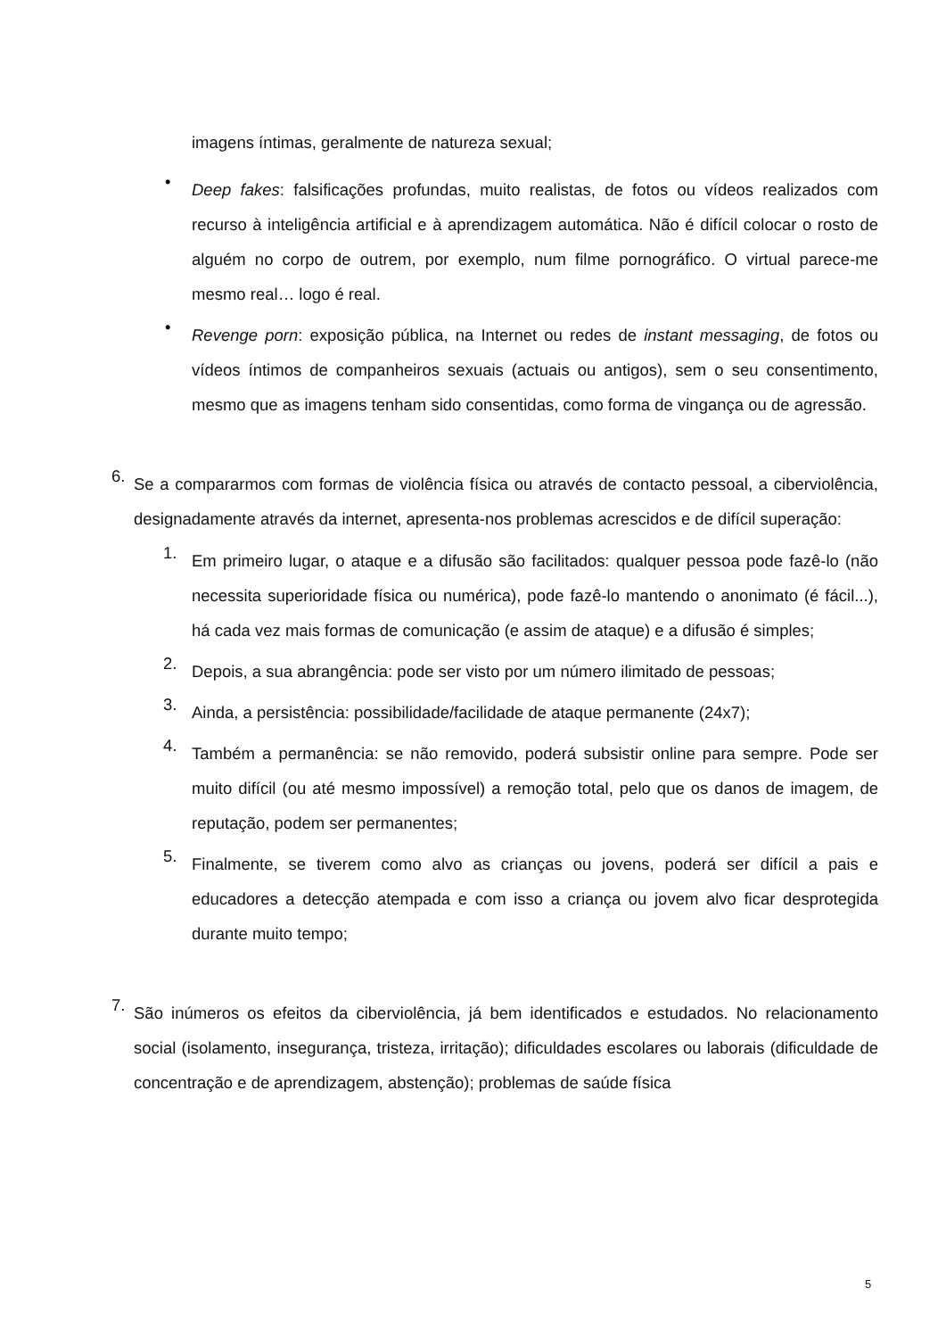imagens íntimas, geralmente de natureza sexual;
•
Deep fakes: falsificações profundas, muito realistas, de fotos ou vídeos realizados com recurso à inteligência artificial e à aprendizagem automática. Não é difícil colocar o rosto de alguém no corpo de outrem, por exemplo, num filme pornográfico. O virtual parece-me mesmo real… logo é real.
•
Revenge porn: exposição pública, na Internet ou redes de instant messaging, de fotos ou vídeos íntimos de companheiros sexuais (actuais ou antigos), sem o seu consentimento, mesmo que as imagens tenham sido consentidas, como forma de vingança ou de agressão.
6.
Se a compararmos com formas de violência física ou através de contacto pessoal, a ciberviolência, designadamente através da internet, apresenta-nos problemas acrescidos e de difícil superação:
1.
Em primeiro lugar, o ataque e a difusão são facilitados: qualquer pessoa pode fazê-lo (não necessita superioridade física ou numérica), pode fazê-lo mantendo o anonimato (é fácil...), há cada vez mais formas de comunicação (e assim de ataque) e a difusão é simples;
2.
Depois, a sua abrangência: pode ser visto por um número ilimitado de pessoas;
3.
Ainda, a persistência: possibilidade/facilidade de ataque permanente (24x7);
4.
Também a permanência: se não removido, poderá subsistir online para sempre. Pode ser muito difícil (ou até mesmo impossível) a remoção total, pelo que os danos de imagem, de reputação, podem ser permanentes;
5.
Finalmente, se tiverem como alvo as crianças ou jovens, poderá ser difícil a pais e educadores a detecção atempada e com isso a criança ou jovem alvo ficar desprotegida durante muito tempo;
7.
São inúmeros os efeitos da ciberviolência, já bem identificados e estudados. No relacionamento social (isolamento, insegurança, tristeza, irritação); dificuldades escolares ou laborais (dificuldade de concentração e de aprendizagem, abstenção); problemas de saúde física
5